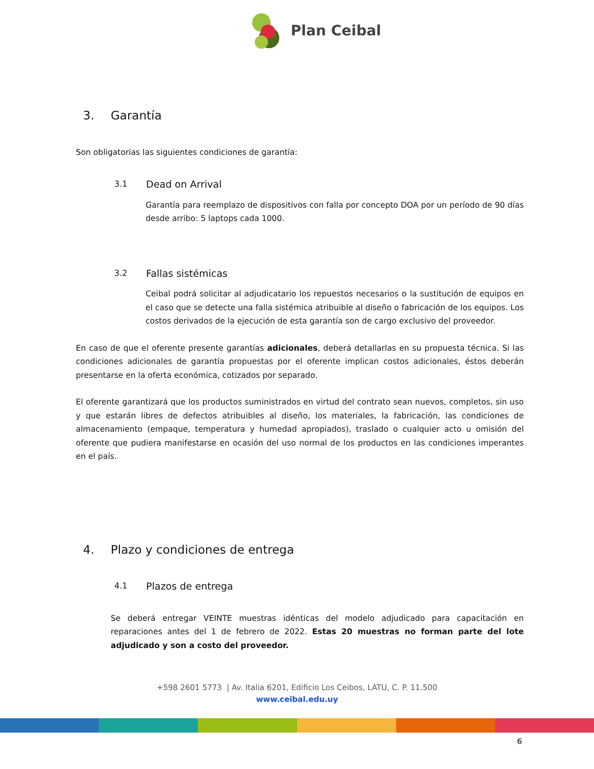Plan Ceibal
3. Garantía
Son obligatorias las siguientes condiciones de garantía:
3.1 Dead on Arrival
Garantía para reemplazo de dispositivos con falla por concepto DOA por un período de 90 días desde arribo: 5 laptops cada 1000.
3.2 Fallas sistémicas
Ceibal podrá solicitar al adjudicatario los repuestos necesarios o la sustitución de equipos en el caso que se detecte una falla sistémica atribuible al diseño o fabricación de los equipos. Los costos derivados de la ejecución de esta garantía son de cargo exclusivo del proveedor.
En caso de que el oferente presente garantías adicionales, deberá detallarlas en su propuesta técnica. Si las condiciones adicionales de garantía propuestas por el oferente implican costos adicionales, éstos deberán presentarse en la oferta económica, cotizados por separado.
El oferente garantizará que los productos suministrados en virtud del contrato sean nuevos, completos, sin uso y que estarán libres de defectos atribuibles al diseño, los materiales, la fabricación, las condiciones de almacenamiento (empaque, temperatura y humedad apropiados), traslado o cualquier acto u omisión del oferente que pudiera manifestarse en ocasión del uso normal de los productos en las condiciones imperantes en el país.
4. Plazo y condiciones de entrega
4.1 Plazos de entrega
Se deberá entregar VEINTE muestras idénticas del modelo adjudicado para capacitación en reparaciones antes del 1 de febrero de 2022. Estas 20 muestras no forman parte del lote adjudicado y son a costo del proveedor.
+598 2601 5773 | Av. Italia 6201, Edificio Los Ceibos, LATU, C. P. 11.500
www.ceibal.edu.uy
6